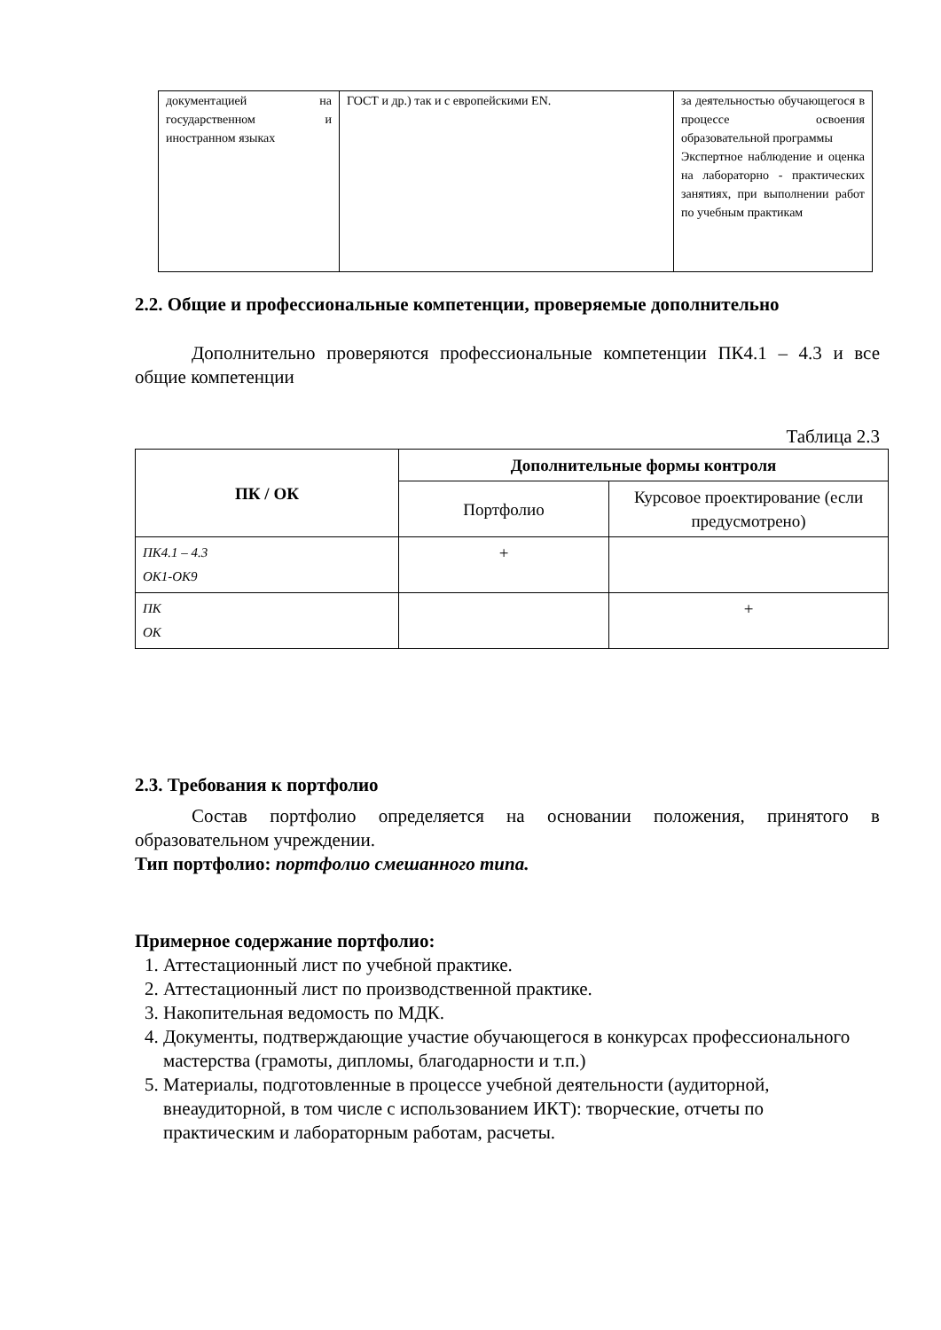| документацией на государственном и иностранном языках | ГОСТ и др.) так и с европейскими EN. | за деятельностью обучающегося в процессе освоения образовательной программы Экспертное наблюдение и оценка на лабораторно - практических занятиях, при выполнении работ по учебным практикам |
2.2. Общие и профессиональные компетенции, проверяемые дополнительно
Дополнительно проверяются профессиональные компетенции ПК4.1 – 4.3 и все общие компетенции
Таблица 2.3
| ПК / ОК | Дополнительные формы контроля | |
| --- | --- | --- |
| | Портфолио | Курсовое проектирование (если предусмотрено) |
| ПК4.1 – 4.3 ОК1-ОК9 | + | |
| ПК ОК | | + |
2.3. Требования к портфолио
Состав портфолио определяется на основании положения, принятого в образовательном учреждении.
Тип портфолио: портфолио смешанного типа.
Примерное содержание портфолио:
1. Аттестационный лист по учебной практике.
2. Аттестационный лист по производственной практике.
3. Накопительная ведомость по МДК.
4. Документы, подтверждающие участие обучающегося в конкурсах профессионального мастерства (грамоты, дипломы, благодарности и т.п.)
5. Материалы, подготовленные в процессе учебной деятельности (аудиторной, внеаудиторной, в том числе с использованием ИКТ): творческие, отчеты по практическим и лабораторным работам, расчеты.